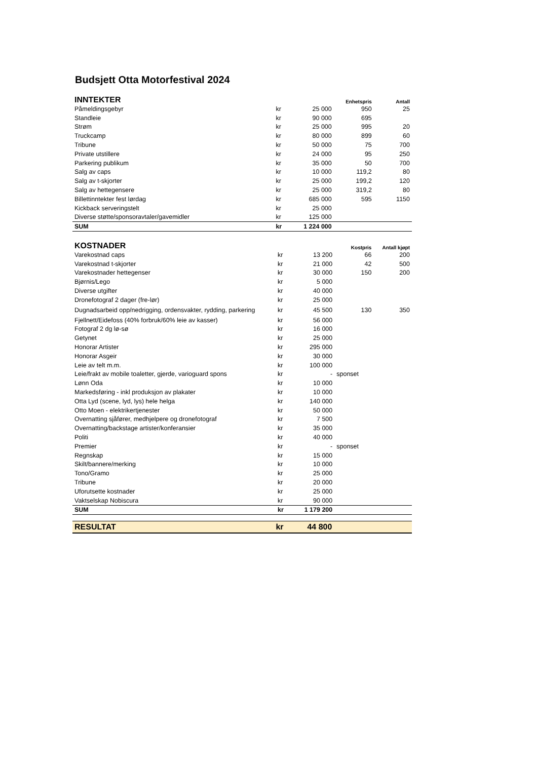Budsjett Otta Motorfestival 2024
| INNTEKTER | | | Enhetspris | Antall |
| --- | --- | --- | --- | --- |
| Påmeldingsgebyr | kr | 25 000 | 950 | 25 |
| Standleie | kr | 90 000 | 695 | |
| Strøm | kr | 25 000 | 995 | 20 |
| Truckcamp | kr | 80 000 | 899 | 60 |
| Tribune | kr | 50 000 | 75 | 700 |
| Private utstillere | kr | 24 000 | 95 | 250 |
| Parkering publikum | kr | 35 000 | 50 | 700 |
| Salg av caps | kr | 10 000 | 119,2 | 80 |
| Salg av t-skjorter | kr | 25 000 | 199,2 | 120 |
| Salg av hettegensere | kr | 25 000 | 319,2 | 80 |
| Billettinntekter fest lørdag | kr | 685 000 | 595 | 1150 |
| Kickback serveringstelt | kr | 25 000 | | |
| Diverse støtte/sponsoravtaler/gavemidler | kr | 125 000 | | |
| SUM | kr | 1 224 000 | | |
| KOSTNADER | | | Kostpris | Antall kjøpt |
| --- | --- | --- | --- | --- |
| Varekostnad caps | kr | 13 200 | 66 | 200 |
| Varekostnad t-skjorter | kr | 21 000 | 42 | 500 |
| Varekostnader hettegenser | kr | 30 000 | 150 | 200 |
| Bjørnis/Lego | kr | 5 000 | | |
| Diverse utgifter | kr | 40 000 | | |
| Dronefotograf 2 dager (fre-lør) | kr | 25 000 | | |
| Dugnadsarbeid opp/nedrigging, ordensvakter, rydding, parkering | kr | 45 500 | 130 | 350 |
| Fjellnett/Eidefoss (40% forbruk/60% leie av kasser) | kr | 56 000 | | |
| Fotograf 2 dg lø-sø | kr | 16 000 | | |
| Getynet | kr | 25 000 | | |
| Honorar Artister | kr | 295 000 | | |
| Honorar Asgeir | kr | 30 000 | | |
| Leie av telt m.m. | kr | 100 000 | | |
| Leie/frakt av mobile toaletter, gjerde, varioguard spons | kr | - | sponset | |
| Lønn Oda | kr | 10 000 | | |
| Markedsføring - inkl produksjon av plakater | kr | 10 000 | | |
| Otta Lyd (scene, lyd, lys) hele helga | kr | 140 000 | | |
| Otto Moen - elektrikertjenester | kr | 50 000 | | |
| Overnatting sjåfører, medhjelpere og dronefotograf | kr | 7 500 | | |
| Overnatting/backstage artister/konferansier | kr | 35 000 | | |
| Politi | kr | 40 000 | | |
| Premier | kr | - | sponset | |
| Regnskap | kr | 15 000 | | |
| Skilt/bannere/merking | kr | 10 000 | | |
| Tono/Gramo | kr | 25 000 | | |
| Tribune | kr | 20 000 | | |
| Uforutsette kostnader | kr | 25 000 | | |
| Vaktselskap Nobiscura | kr | 90 000 | | |
| SUM | kr | 1 179 200 | | |
| RESULTAT | kr | 44 800 | | |